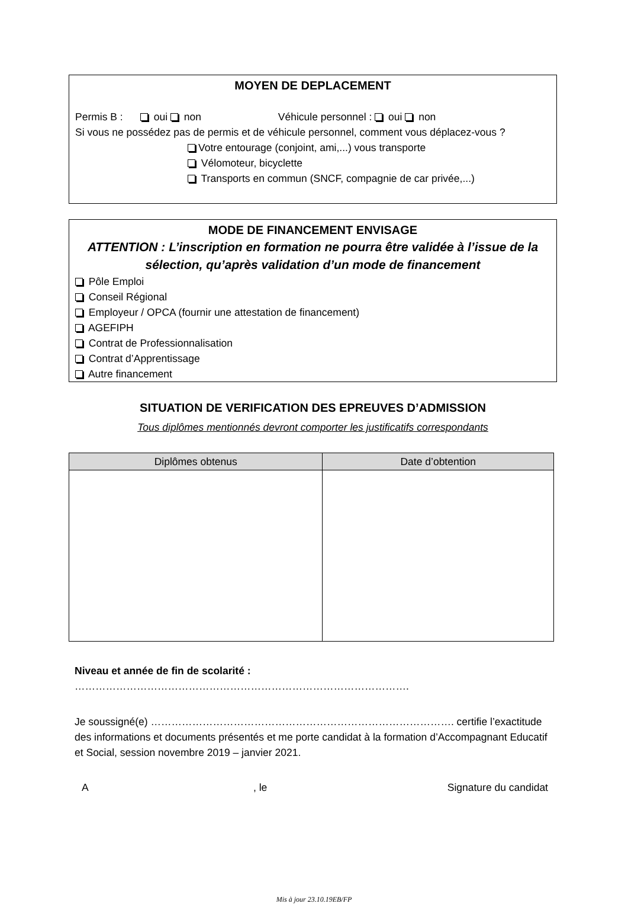MOYEN DE DEPLACEMENT
Permis B : oui non Véhicule personnel : oui non
Si vous ne possédez pas de permis et de véhicule personnel, comment vous déplacez-vous ?
Votre entourage (conjoint, ami,...) vous transporte
Vélomoteur, bicyclette
Transports en commun (SNCF, compagnie de car privée,...)
MODE DE FINANCEMENT ENVISAGE
ATTENTION : L’inscription en formation ne pourra être validée à l’issue de la sélection, qu’après validation d’un mode de financement
Pôle Emploi
Conseil Régional
Employeur / OPCA (fournir une attestation de financement)
AGEFIPH
Contrat de Professionnalisation
Contrat d’Apprentissage
Autre financement
SITUATION DE VERIFICATION DES EPREUVES D’ADMISSION
Tous diplômes mentionnés devront comporter les justificatifs correspondants
| Diplômes obtenus | Date d’obtention |
| --- | --- |
Niveau et année de fin de scolarité : …………………………………………………………………………………….
Je soussigné(e) ……………………………………………………………………………. certifie l’exactitude des informations et documents présentés et me porte candidat à la formation d’Accompagnant Educatif et Social, session novembre 2019 – janvier 2021.
A, le Signature du candidat
Mis à jour 23.10.19EB/FP